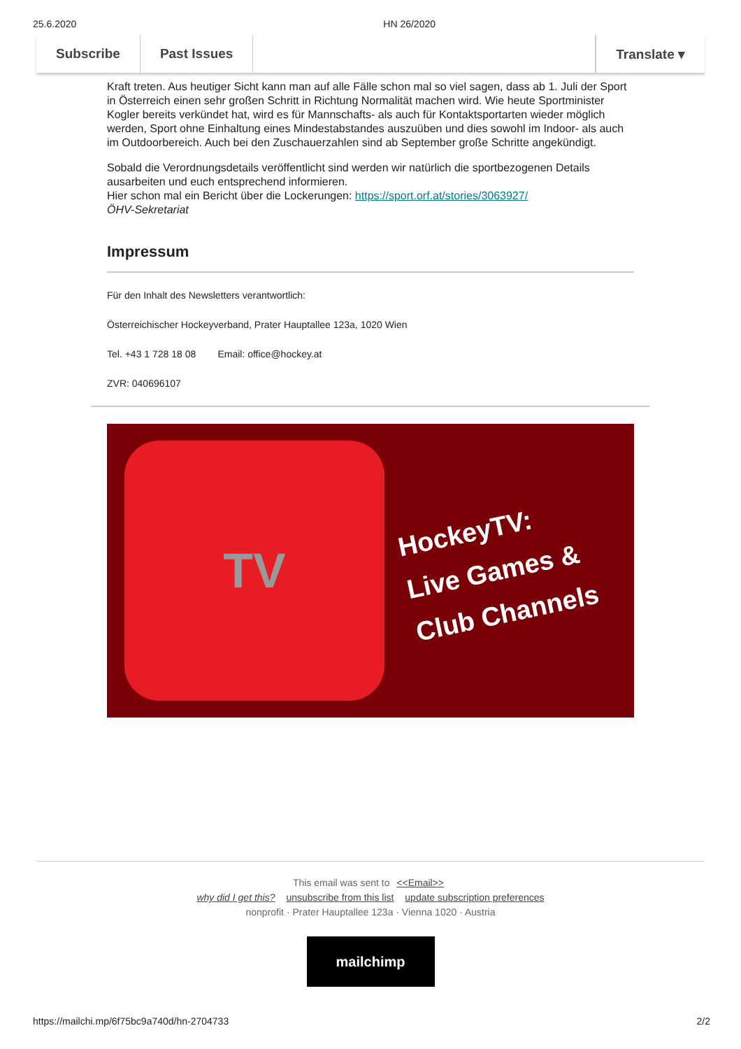25.6.2020 HN 26/2020
Subscribe Past Issues Translate ▾
Kraft treten. Aus heutiger Sicht kann man auf alle Fälle schon mal so viel sagen, dass ab 1. Juli der Sport in Österreich einen sehr großen Schritt in Richtung Normalität machen wird. Wie heute Sportminister Kogler bereits verkündet hat, wird es für Mannschafts- als auch für Kontaktsportarten wieder möglich werden, Sport ohne Einhaltung eines Mindestabstandes auszuüben und dies sowohl im Indoor- als auch im Outdoorbereich. Auch bei den Zuschauerzahlen sind ab September große Schritte angekündigt.
Sobald die Verordnungsdetails veröffentlicht sind werden wir natürlich die sportbezogenen Details ausarbeiten und euch entsprechend informieren.
Hier schon mal ein Bericht über die Lockerungen: https://sport.orf.at/stories/3063927/
ÖHV-Sekretariat
Impressum
Für den Inhalt des Newsletters verantwortlich:
Österreichischer Hockeyverband, Prater Hauptallee 123a, 1020 Wien
Tel. +43 1 728 18 08 Email: office@hockey.at
ZVR: 040696107
TV
HockeyTV:
Live Games &
Club Channels
This email was sent to <<Email>>
why did I get this? unsubscribe from this list update subscription preferences
nonprofit · Prater Hauptallee 123a · Vienna 1020 · Austria
mailchimp
https://mailchi.mp/6f75bc9a740d/hn-2704733 2/2